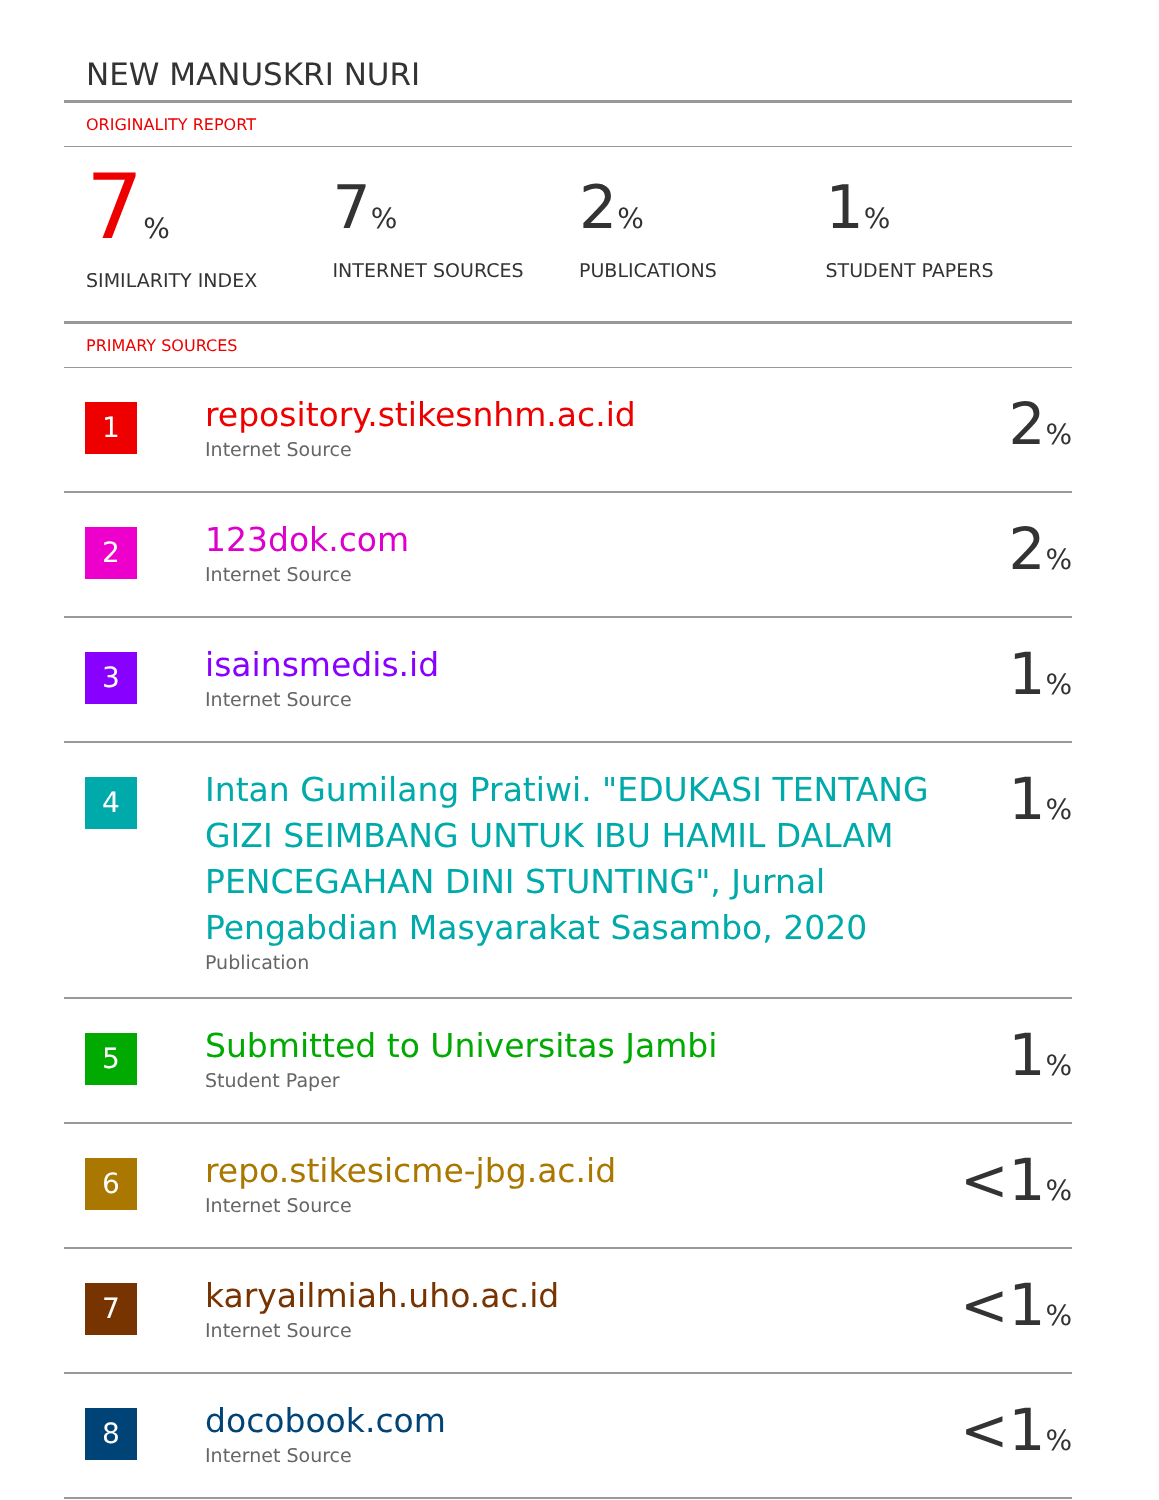NEW MANUSKRI NURI
ORIGINALITY REPORT
7%
SIMILARITY INDEX
7%
INTERNET SOURCES
2%
PUBLICATIONS
1%
STUDENT PAPERS
PRIMARY SOURCES
| 1 | repository.stikesnhm.ac.id Internet Source | 2 % |
| 2 | 123dok.com Internet Source | 2 % |
| 3 | isainsmedis.id Internet Source | 1 % |
| 4 | Intan Gumilang Pratiwi. "EDUKASI TENTANG GIZI SEIMBANG UNTUK IBU HAMIL DALAM PENCEGAHAN DINI STUNTING", Jurnal Pengabdian Masyarakat Sasambo, 2020 Publication | 1 % |
| 5 | Submitted to Universitas Jambi Student Paper | 1 % |
| 6 | repo.stikesicme-jbg.ac.id Internet Source | <1 % |
| 7 | karyailmiah.uho.ac.id Internet Source | <1 % |
| 8 | docobook.com Internet Source | <1 % |